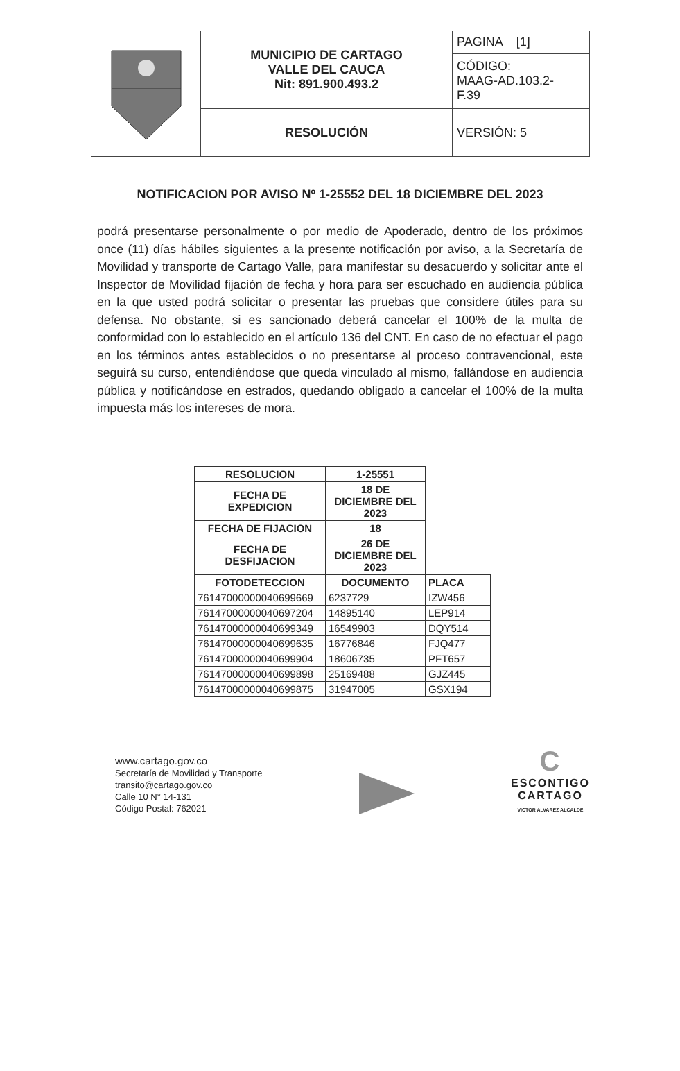| | MUNICIPIO DE CARTAGO VALLE DEL CAUCA Nit: 891.900.493.2 | PAGINA [1] |
| | | CÓDIGO: MAAG-AD.103.2- F.39 |
| | RESOLUCIÓN | VERSIÓN: 5 |
NOTIFICACION POR AVISO Nº 1-25552 DEL 18 DICIEMBRE DEL 2023
podrá presentarse personalmente o por medio de Apoderado, dentro de los próximos once (11) días hábiles siguientes a la presente notificación por aviso, a la Secretaría de Movilidad y transporte de Cartago Valle, para manifestar su desacuerdo y solicitar ante el Inspector de Movilidad fijación de fecha y hora para ser escuchado en audiencia pública en la que usted podrá solicitar o presentar las pruebas que considere útiles para su defensa. No obstante, si es sancionado deberá cancelar el 100% de la multa de conformidad con lo establecido en el artículo 136 del CNT. En caso de no efectuar el pago en los términos antes establecidos o no presentarse al proceso contravencional, este seguirá su curso, entendiéndose que queda vinculado al mismo, fallándose en audiencia pública y notificándose en estrados, quedando obligado a cancelar el 100% de la multa impuesta más los intereses de mora.
| RESOLUCION | 1-25551 | |
| --- | --- | --- |
| FECHA DE EXPEDICION | 18 DE DICIEMBRE DEL 2023 | |
| FECHA DE FIJACION | 18 | |
| FECHA DE DESFIJACION | 26 DE DICIEMBRE DEL 2023 | |
| FOTODETECCION | DOCUMENTO | PLACA |
| 76147000000040699669 | 6237729 | IZW456 |
| 76147000000040697204 | 14895140 | LEP914 |
| 76147000000040699349 | 16549903 | DQY514 |
| 76147000000040699635 | 16776846 | FJQ477 |
| 76147000000040699904 | 18606735 | PFT657 |
| 76147000000040699898 | 25169488 | GJZ445 |
| 76147000000040699875 | 31947005 | GSX194 |
www.cartago.gov.co
Secretaría de Movilidad y Transporte
transito@cartago.gov.co
Calle 10 N° 14-131
Código Postal: 762021
C
ESCONTIGO
CARTAGO
VICTOR ALVAREZ ALCALDE